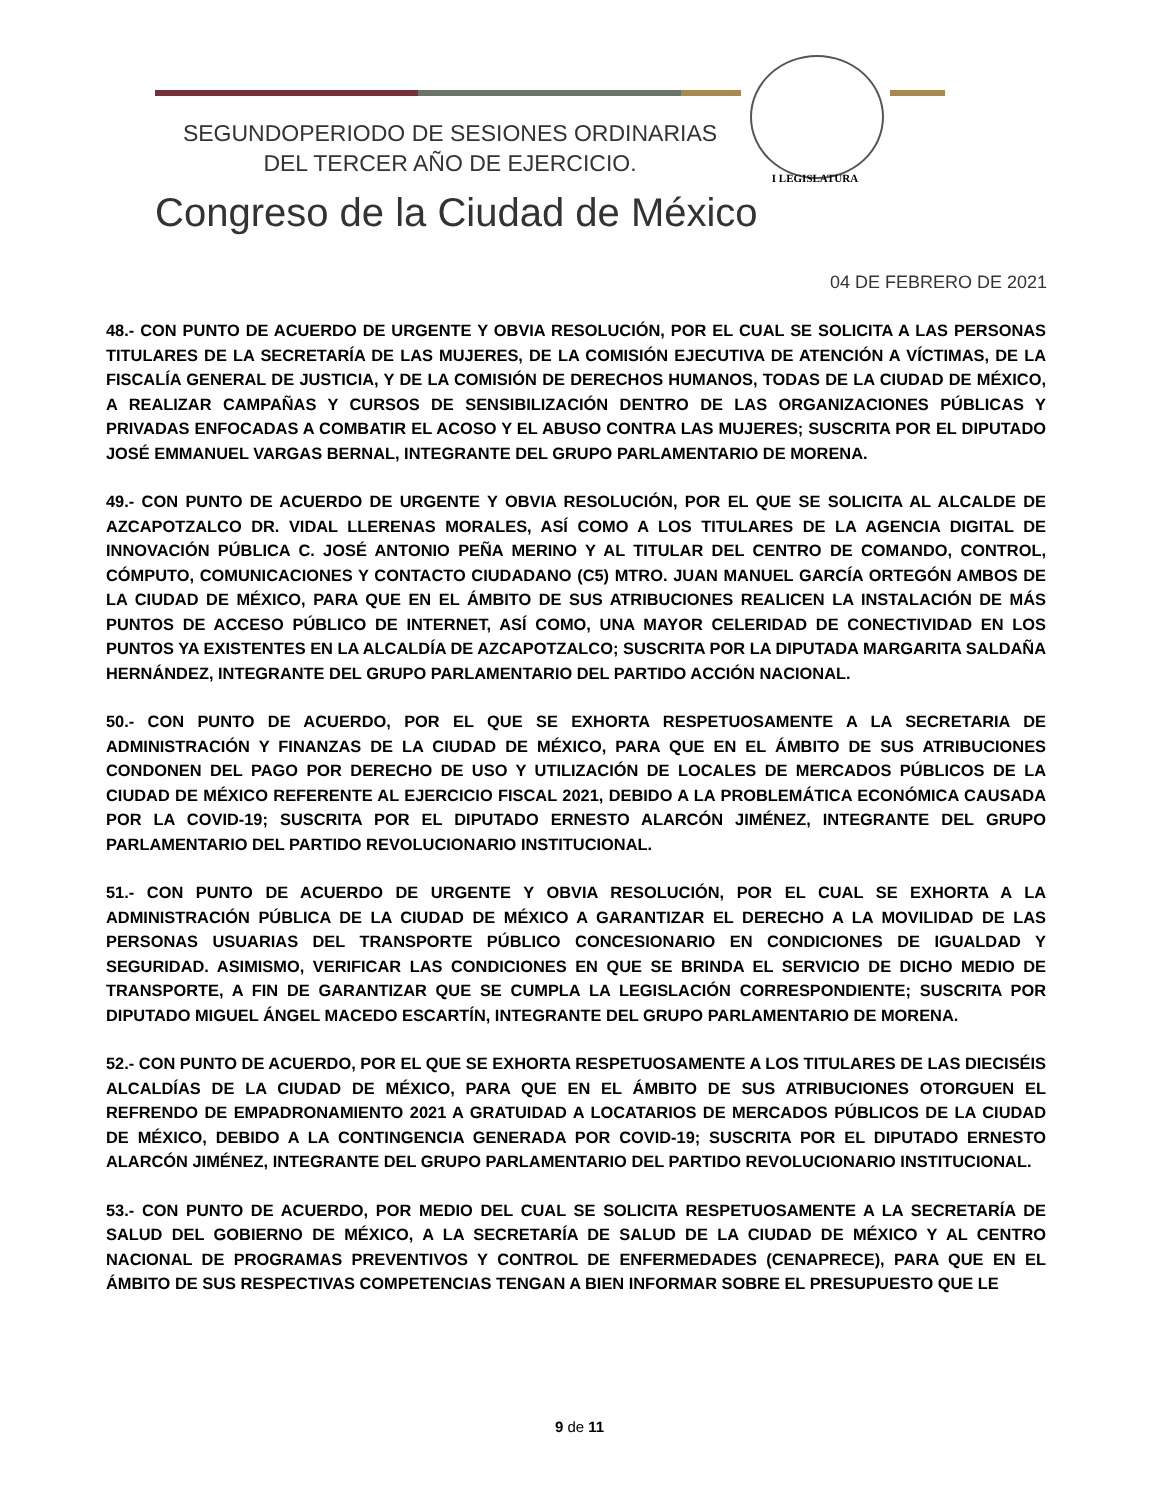SEGUNDOPERIODO DE SESIONES ORDINARIAS
DEL TERCER AÑO DE EJERCICIO.
I LEGISLATURA
Congreso de la Ciudad de México
04 DE FEBRERO DE 2021
48.- CON PUNTO DE ACUERDO DE URGENTE Y OBVIA RESOLUCIÓN, POR EL CUAL SE SOLICITA A LAS PERSONAS TITULARES DE LA SECRETARÍA DE LAS MUJERES, DE LA COMISIÓN EJECUTIVA DE ATENCIÓN A VÍCTIMAS, DE LA FISCALÍA GENERAL DE JUSTICIA, Y DE LA COMISIÓN DE DERECHOS HUMANOS, TODAS DE LA CIUDAD DE MÉXICO, A REALIZAR CAMPAÑAS Y CURSOS DE SENSIBILIZACIÓN DENTRO DE LAS ORGANIZACIONES PÚBLICAS Y PRIVADAS ENFOCADAS A COMBATIR EL ACOSO Y EL ABUSO CONTRA LAS MUJERES; SUSCRITA POR EL DIPUTADO JOSÉ EMMANUEL VARGAS BERNAL, INTEGRANTE DEL GRUPO PARLAMENTARIO DE MORENA.
49.- CON PUNTO DE ACUERDO DE URGENTE Y OBVIA RESOLUCIÓN, POR EL QUE SE SOLICITA AL ALCALDE DE AZCAPOTZALCO DR. VIDAL LLERENAS MORALES, ASÍ COMO A LOS TITULARES DE LA AGENCIA DIGITAL DE INNOVACIÓN PÚBLICA C. JOSÉ ANTONIO PEÑA MERINO Y AL TITULAR DEL CENTRO DE COMANDO, CONTROL, CÓMPUTO, COMUNICACIONES Y CONTACTO CIUDADANO (C5) MTRO. JUAN MANUEL GARCÍA ORTEGÓN AMBOS DE LA CIUDAD DE MÉXICO, PARA QUE EN EL ÁMBITO DE SUS ATRIBUCIONES REALICEN LA INSTALACIÓN DE MÁS PUNTOS DE ACCESO PÚBLICO DE INTERNET, ASÍ COMO, UNA MAYOR CELERIDAD DE CONECTIVIDAD EN LOS PUNTOS YA EXISTENTES EN LA ALCALDÍA DE AZCAPOTZALCO; SUSCRITA POR LA DIPUTADA MARGARITA SALDAÑA HERNÁNDEZ, INTEGRANTE DEL GRUPO PARLAMENTARIO DEL PARTIDO ACCIÓN NACIONAL.
50.- CON PUNTO DE ACUERDO, POR EL QUE SE EXHORTA RESPETUOSAMENTE A LA SECRETARIA DE ADMINISTRACIÓN Y FINANZAS DE LA CIUDAD DE MÉXICO, PARA QUE EN EL ÁMBITO DE SUS ATRIBUCIONES CONDONEN DEL PAGO POR DERECHO DE USO Y UTILIZACIÓN DE LOCALES DE MERCADOS PÚBLICOS DE LA CIUDAD DE MÉXICO REFERENTE AL EJERCICIO FISCAL 2021, DEBIDO A LA PROBLEMÁTICA ECONÓMICA CAUSADA POR LA COVID-19; SUSCRITA POR EL DIPUTADO ERNESTO ALARCÓN JIMÉNEZ, INTEGRANTE DEL GRUPO PARLAMENTARIO DEL PARTIDO REVOLUCIONARIO INSTITUCIONAL.
51.- CON PUNTO DE ACUERDO DE URGENTE Y OBVIA RESOLUCIÓN, POR EL CUAL SE EXHORTA A LA ADMINISTRACIÓN PÚBLICA DE LA CIUDAD DE MÉXICO A GARANTIZAR EL DERECHO A LA MOVILIDAD DE LAS PERSONAS USUARIAS DEL TRANSPORTE PÚBLICO CONCESIONARIO EN CONDICIONES DE IGUALDAD Y SEGURIDAD. ASIMISMO, VERIFICAR LAS CONDICIONES EN QUE SE BRINDA EL SERVICIO DE DICHO MEDIO DE TRANSPORTE, A FIN DE GARANTIZAR QUE SE CUMPLA LA LEGISLACIÓN CORRESPONDIENTE; SUSCRITA POR DIPUTADO MIGUEL ÁNGEL MACEDO ESCARTÍN, INTEGRANTE DEL GRUPO PARLAMENTARIO DE MORENA.
52.- CON PUNTO DE ACUERDO, POR EL QUE SE EXHORTA RESPETUOSAMENTE A LOS TITULARES DE LAS DIECISÉIS ALCALDÍAS DE LA CIUDAD DE MÉXICO, PARA QUE EN EL ÁMBITO DE SUS ATRIBUCIONES OTORGUEN EL REFRENDO DE EMPADRONAMIENTO 2021 A GRATUIDAD A LOCATARIOS DE MERCADOS PÚBLICOS DE LA CIUDAD DE MÉXICO, DEBIDO A LA CONTINGENCIA GENERADA POR COVID-19; SUSCRITA POR EL DIPUTADO ERNESTO ALARCÓN JIMÉNEZ, INTEGRANTE DEL GRUPO PARLAMENTARIO DEL PARTIDO REVOLUCIONARIO INSTITUCIONAL.
53.- CON PUNTO DE ACUERDO, POR MEDIO DEL CUAL SE SOLICITA RESPETUOSAMENTE A LA SECRETARÍA DE SALUD DEL GOBIERNO DE MÉXICO, A LA SECRETARÍA DE SALUD DE LA CIUDAD DE MÉXICO Y AL CENTRO NACIONAL DE PROGRAMAS PREVENTIVOS Y CONTROL DE ENFERMEDADES (CENAPRECE), PARA QUE EN EL ÁMBITO DE SUS RESPECTIVAS COMPETENCIAS TENGAN A BIEN INFORMAR SOBRE EL PRESUPUESTO QUE LE
9 de 11